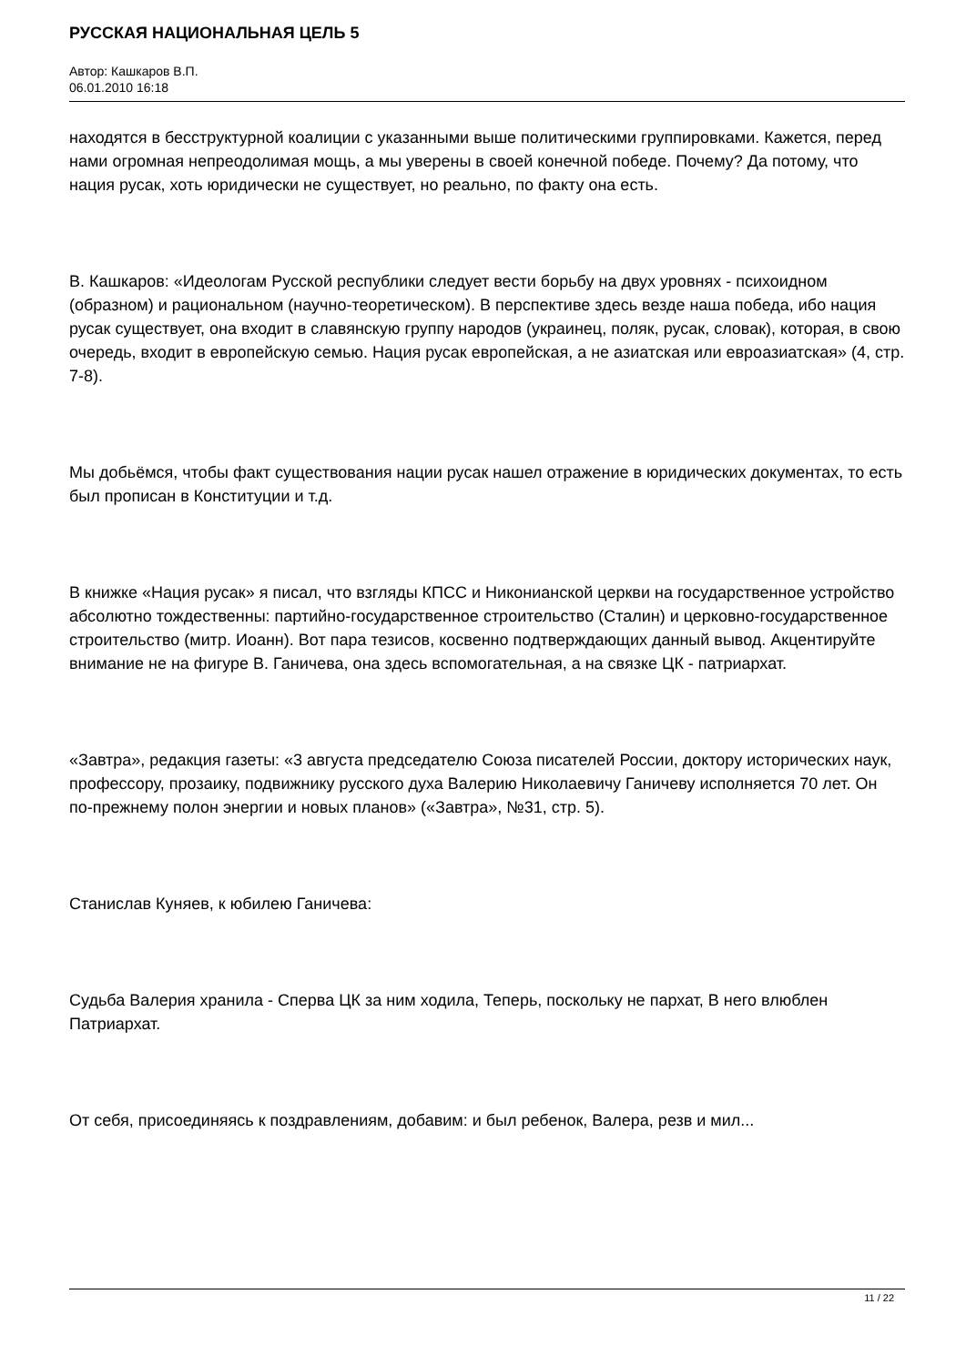РУССКАЯ НАЦИОНАЛЬНАЯ ЦЕЛЬ 5
Автор: Кашкаров В.П.
06.01.2010 16:18
находятся в бесструктурной коалиции с указанными выше политическими группировками. Кажется, перед нами огромная непреодолимая мощь, а мы уверены в своей конечной победе. Почему? Да потому, что нация русак, хоть юридически не существует, но реально, по факту она есть.
В. Кашкаров: «Идеологам Русской республики следует вести борьбу на двух уровнях - психоидном (образном) и рациональном (научно-теоретическом). В перспективе здесь везде наша победа, ибо нация русак существует, она входит в славянскую группу народов (украинец, поляк, русак, словак), которая, в свою очередь, входит в европейскую семью. Нация русак европейская, а не азиатская или евроазиатская» (4, стр. 7-8).
Мы добьёмся, чтобы факт существования нации русак нашел отражение в юридических документах, то есть был прописан в Конституции и т.д.
В книжке «Нация русак» я писал, что взгляды КПСС и Никонианской церкви на государственное устройство абсолютно тождественны: партийно-государственное строительство (Сталин) и церковно-государственное строительство (митр. Иоанн). Вот пара тезисов, косвенно подтверждающих данный вывод. Акцентируйте внимание не на фигуре В. Ганичева, она здесь вспомогательная, а на связке ЦК - патриархат.
«Завтра», редакция газеты: «3 августа председателю Союза писателей России, доктору исторических наук, профессору, прозаику, подвижнику русского духа Валерию Николаевичу Ганичеву исполняется 70 лет. Он по-прежнему полон энергии и новых планов» («Завтра», №31, стр. 5).
Станислав Куняев, к юбилею Ганичева:
Судьба Валерия хранила - Сперва ЦК за ним ходила, Теперь, поскольку не пархат, В него влюблен Патриархат.
От себя, присоединяясь к поздравлениям, добавим: и был ребенок, Валера, резв и мил...
11 / 22